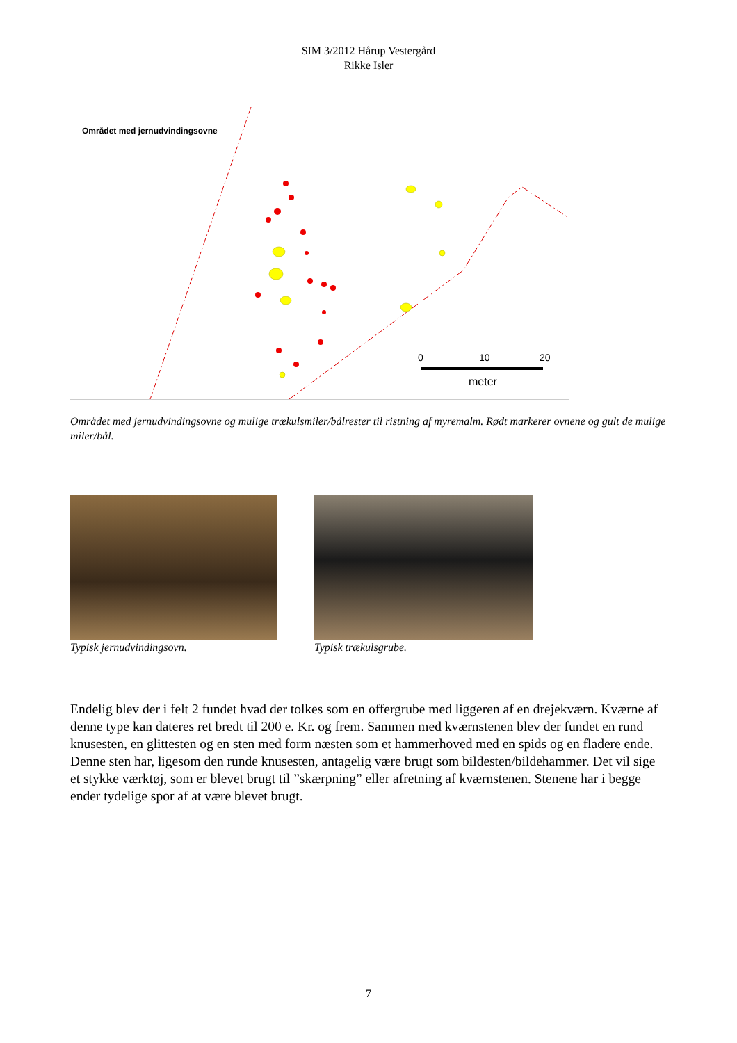SIM 3/2012 Hårup Vestergård
Rikke Isler
0
10
20
meter
Området med jernudvindingsovne
Området med jernudvindingsovne og mulige trækulsmiler/bålrester til ristning af myremalm. Rødt markerer ovnene og gult de mulige miler/bål.
Typisk jernudvindingsovn. Typisk trækulsgrube.
Endelig blev der i felt 2 fundet hvad der tolkes som en offergrube med liggeren af en drejekværn. Kværne af denne type kan dateres ret bredt til 200 e. Kr. og frem. Sammen med kværnstenen blev der fundet en rund knusesten, en glittesten og en sten med form næsten som et hammerhoved med en spids og en fladere ende. Denne sten har, ligesom den runde knusesten, antagelig være brugt som bildesten/bildehammer. Det vil sige et stykke værktøj, som er blevet brugt til ”skærpning” eller afretning af kværnstenen. Stenene har i begge ender tydelige spor af at være blevet brugt.
7